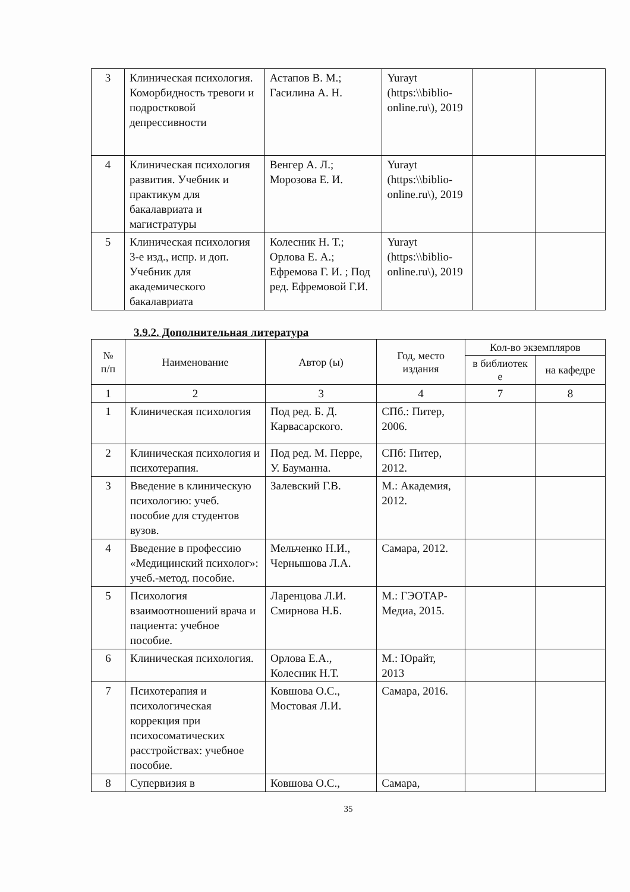| 3 | Клиническая психология. Коморбидность тревоги и подростковой депрессивности | Астапов В. М.; Гасилина А. Н. | Yurayt (https:\\biblio-online.ru\), 2019 | | |
| 4 | Клиническая психология развития. Учебник и практикум для бакалавриата и магистратуры | Венгер А. Л.; Морозова Е. И. | Yurayt (https:\\biblio-online.ru\), 2019 | | |
| 5 | Клиническая психология 3-е изд., испр. и доп. Учебник для академического бакалавриата | Колесник Н. Т.; Орлова Е. А.; Ефремова Г. И. ; Под ред. Ефремовой Г.И. | Yurayt (https:\\biblio-online.ru\), 2019 | | |
3.9.2. Дополнительная литература
| № п/п | Наименование | Автор (ы) | Год, место издания | Кол-во экземпляров | |
| --- | --- | --- | --- | --- | --- |
| | | | | в библиотек е | на кафедре |
| 1 | 2 | 3 | 4 | 7 | 8 |
| 1 | Клиническая психология | Под ред. Б. Д. Карвасарского. | СПб.: Питер, 2006. | | |
| 2 | Клиническая психология и психотерапия. | Под ред. М. Перре, У. Бауманна. | СПб: Питер, 2012. | | |
| 3 | Введение в клиническую психологию: учеб. пособие для студентов вузов. | Залевский Г.В. | М.: Академия, 2012. | | |
| 4 | Введение в профессию «Медицинский психолог»: учеб.-метод. пособие. | Мельченко Н.И., Чернышова Л.А. | Самара, 2012. | | |
| 5 | Психология взаимоотношений врача и пациента: учебное пособие. | Ларенцова Л.И. Смирнова Н.Б. | М.: ГЭОТАР-Медиа, 2015. | | |
| 6 | Клиническая психология. | Орлова Е.А., Колесник Н.Т. | М.: Юрайт, 2013 | | |
| 7 | Психотерапия и психологическая коррекция при психосоматических расстройствах: учебное пособие. | Ковшова О.С., Мостовая Л.И. | Самара, 2016. | | |
| 8 | Супервизия в | Ковшова О.С., | Самара, | | |
35